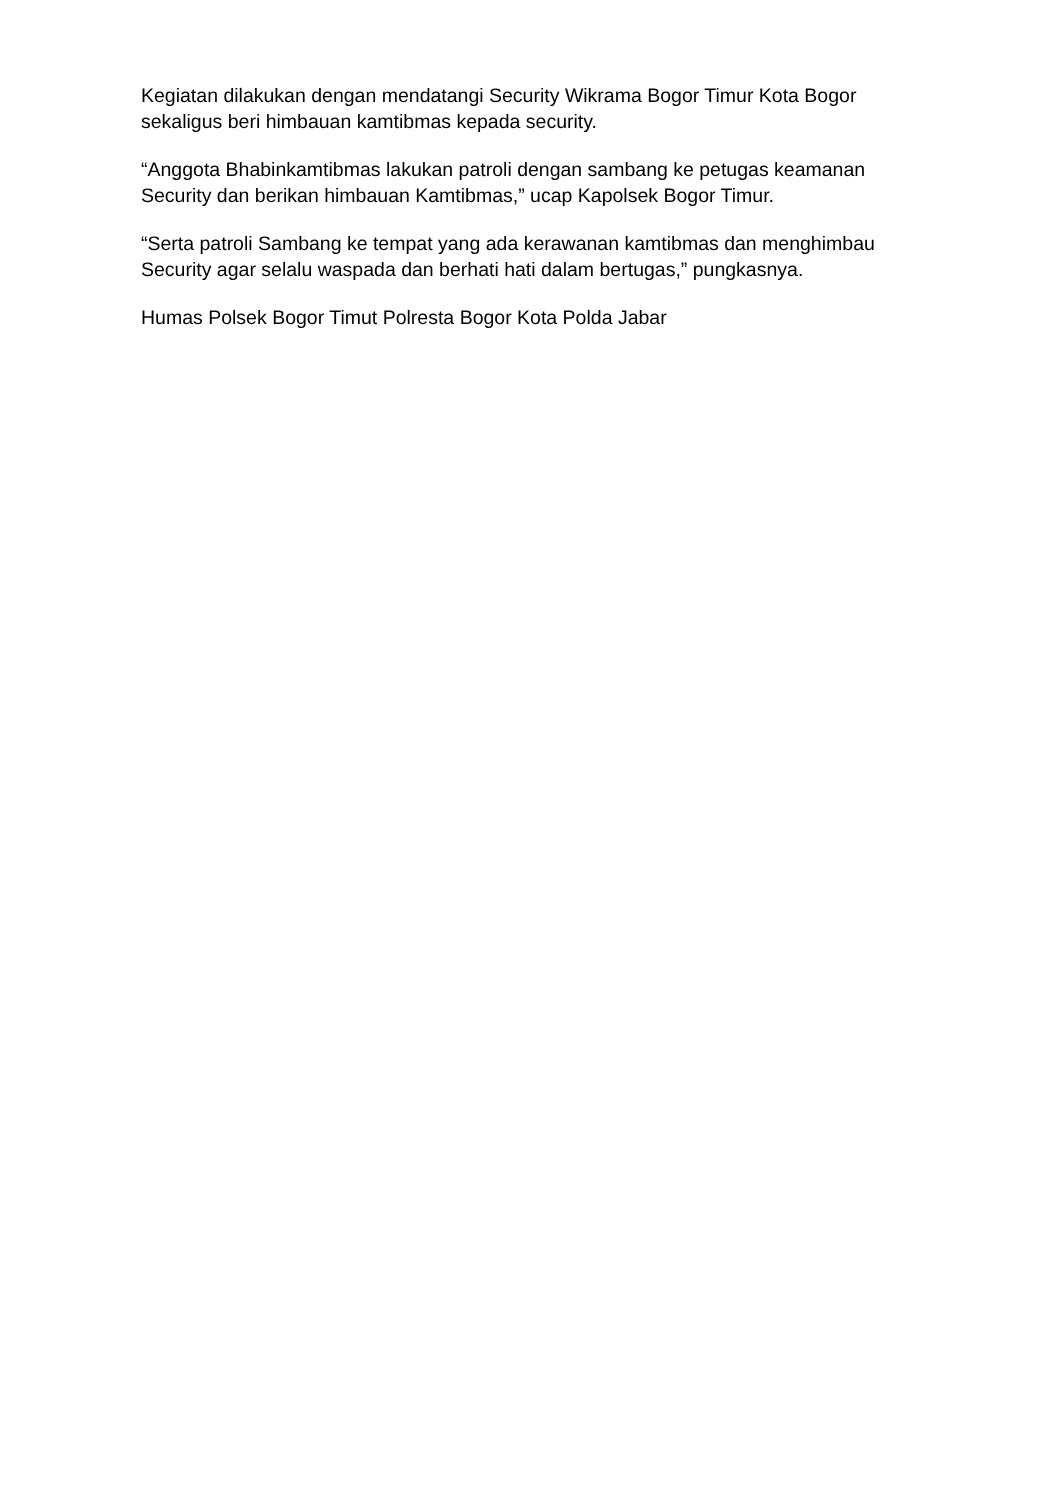Kegiatan dilakukan dengan mendatangi Security Wikrama Bogor Timur Kota Bogor sekaligus beri himbauan kamtibmas kepada security.
“Anggota Bhabinkamtibmas lakukan patroli dengan sambang ke petugas keamanan Security dan berikan himbauan Kamtibmas,” ucap Kapolsek Bogor Timur.
“Serta patroli Sambang ke tempat yang ada kerawanan kamtibmas dan menghimbau Security agar selalu waspada dan berhati hati dalam bertugas,” pungkasnya.
Humas Polsek Bogor Timut Polresta Bogor Kota Polda Jabar